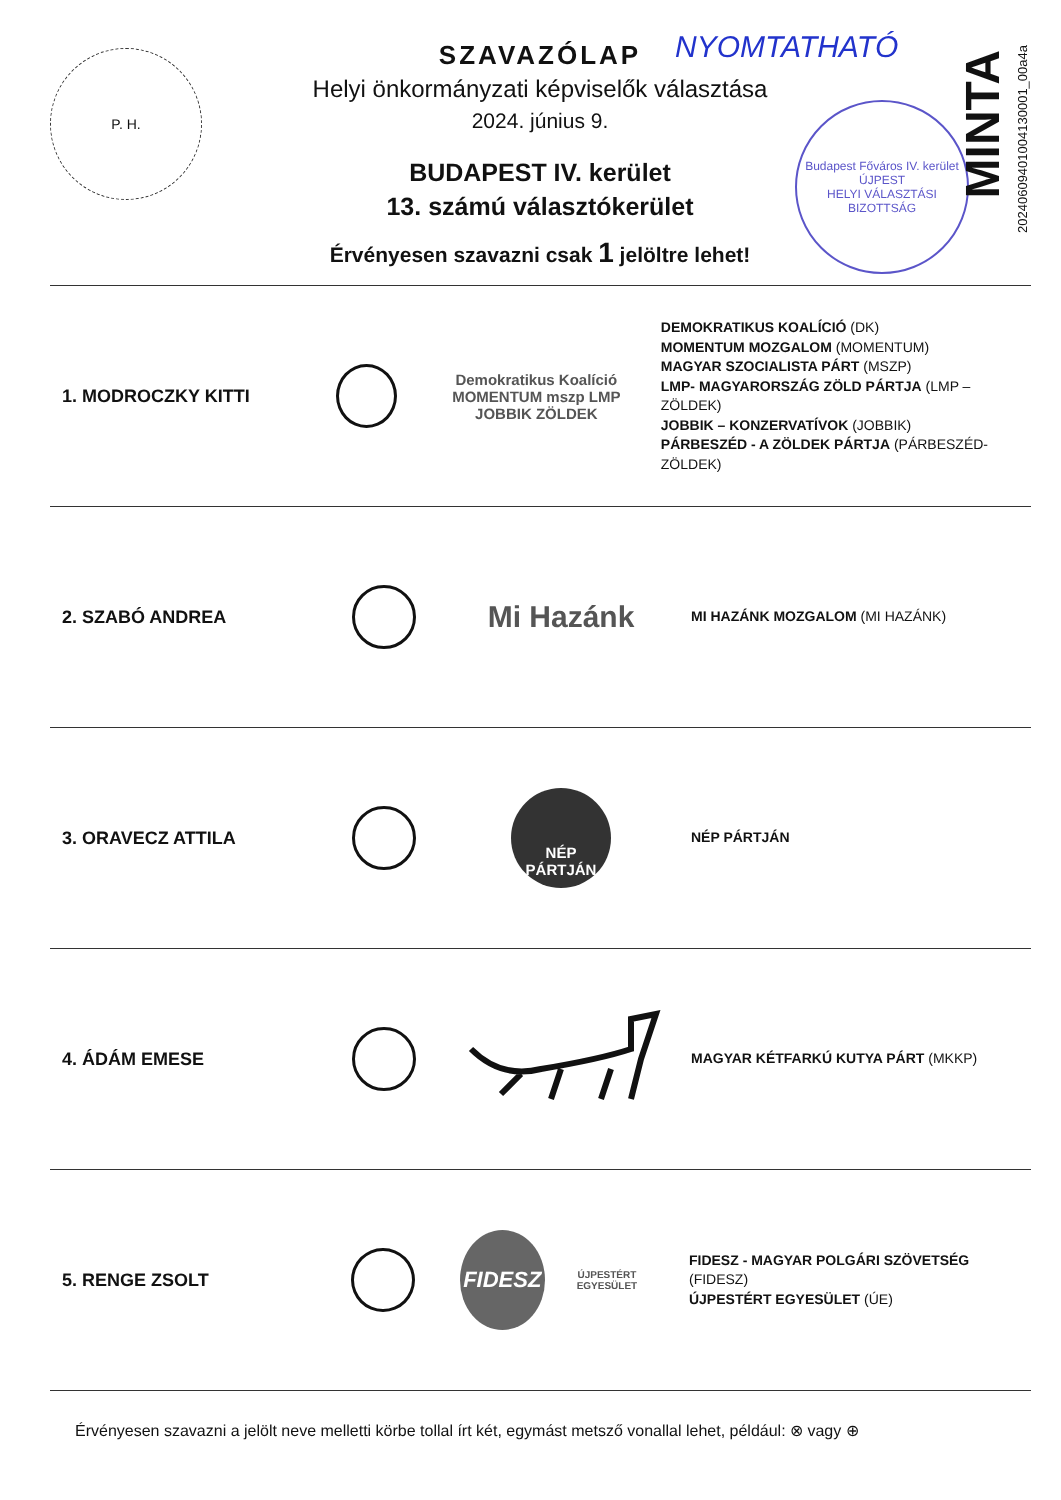P. H.
SZAVAZÓLAP
Helyi önkormányzati képviselők választása
2024. június 9.
BUDAPEST IV. kerület
13. számú választókerület
Érvényesen szavazni csak 1 jelöltre lehet!
NYOMTATHATÓ
Budapest Főváros IV. kerület
ÚJPEST
HELYI VÁLASZTÁSI BIZOTTSÁG
MINTA
20240609401004130001_00a4a
1. MODROCZKY KITTI
Demokratikus Koalíció MOMENTUM mszp LMP JOBBIK ZÖLDEK
DEMOKRATIKUS KOALÍCIÓ (DK)
MOMENTUM MOZGALOM (MOMENTUM)
MAGYAR SZOCIALISTA PÁRT (MSZP)
LMP- MAGYARORSZÁG ZÖLD PÁRTJA (LMP – ZÖLDEK)
JOBBIK – KONZERVATÍVOK (JOBBIK)
PÁRBESZÉD - A ZÖLDEK PÁRTJA (PÁRBESZÉD- ZÖLDEK)
2. SZABÓ ANDREA
Mi Hazánk
MI HAZÁNK MOZGALOM (MI HAZÁNK)
3. ORAVECZ ATTILA
NÉP PÁRTJÁN
NÉP PÁRTJÁN
4. ÁDÁM EMESE
MAGYAR KÉTFARKÚ KUTYA PÁRT (MKKP)
5. RENGE ZSOLT
FIDESZ
ÚJPESTÉRT EGYESÜLET
FIDESZ - MAGYAR POLGÁRI SZÖVETSÉG (FIDESZ)
ÚJPESTÉRT EGYESÜLET (ÚE)
Érvényesen szavazni a jelölt neve melletti körbe tollal írt két, egymást metsző vonallal lehet, például: ⊗ vagy ⊕